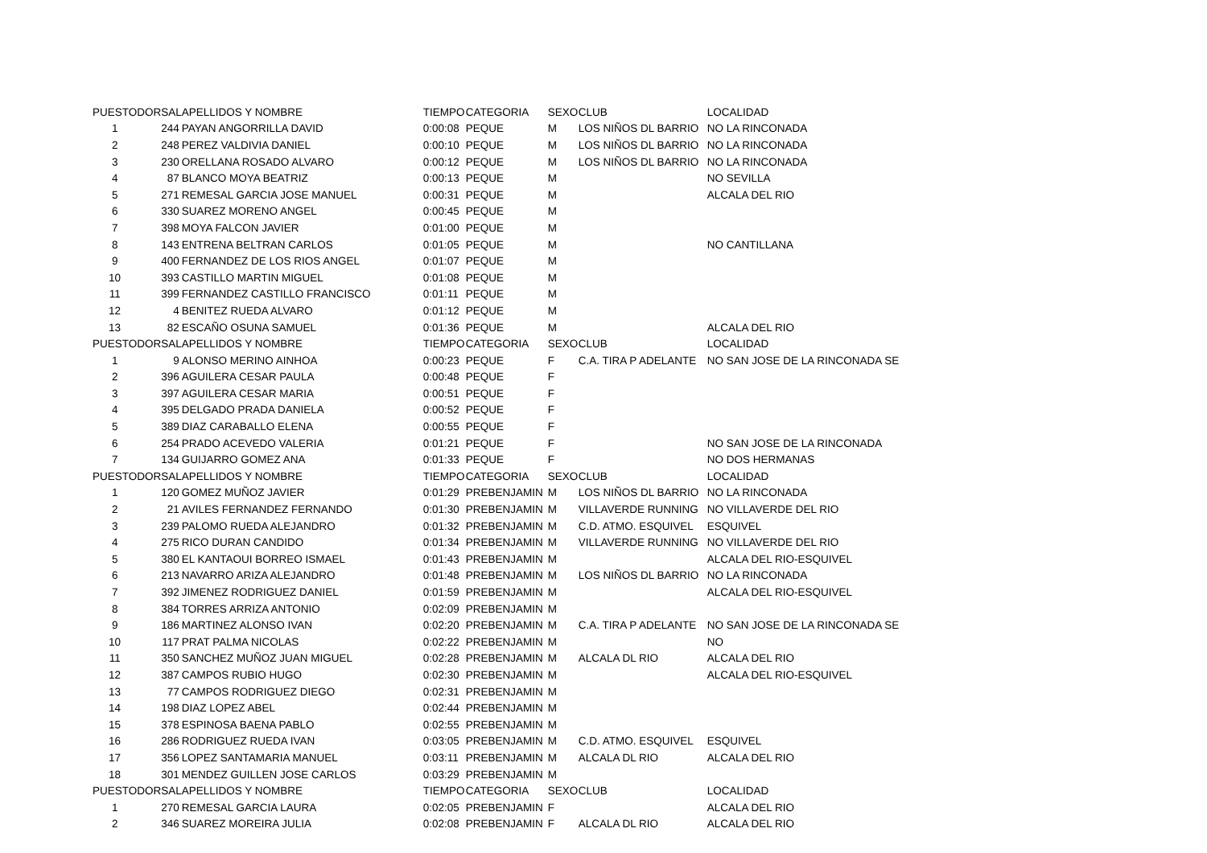| PUESTO | DORSAL | APELLIDOS Y NOMBRE | TIEMPO | CATEGORIA | SEXO | CLUB | LOCALIDAD |
| --- | --- | --- | --- | --- | --- | --- | --- |
| 1 | 244 | PAYAN ANGORRILLA DAVID | 0:00:08 | PEQUE | M | LOS NIÑOS DL BARRIO | NO LA RINCONADA |
| 2 | 248 | PEREZ VALDIVIA DANIEL | 0:00:10 | PEQUE | M | LOS NIÑOS DL BARRIO | NO LA RINCONADA |
| 3 | 230 | ORELLANA ROSADO ALVARO | 0:00:12 | PEQUE | M | LOS NIÑOS DL BARRIO | NO LA RINCONADA |
| 4 | 87 | BLANCO MOYA BEATRIZ | 0:00:13 | PEQUE | M | | NO SEVILLA |
| 5 | 271 | REMESAL GARCIA JOSE MANUEL | 0:00:31 | PEQUE | M | | ALCALA DEL RIO |
| 6 | 330 | SUAREZ MORENO ANGEL | 0:00:45 | PEQUE | M | | |
| 7 | 398 | MOYA FALCON JAVIER | 0:01:00 | PEQUE | M | | |
| 8 | 143 | ENTRENA BELTRAN CARLOS | 0:01:05 | PEQUE | M | | NO CANTILLANA |
| 9 | 400 | FERNANDEZ DE LOS RIOS ANGEL | 0:01:07 | PEQUE | M | | |
| 10 | 393 | CASTILLO MARTIN MIGUEL | 0:01:08 | PEQUE | M | | |
| 11 | 399 | FERNANDEZ CASTILLO FRANCISCO | 0:01:11 | PEQUE | M | | |
| 12 | 4 | BENITEZ RUEDA ALVARO | 0:01:12 | PEQUE | M | | |
| 13 | 82 | ESCAÑO OSUNA SAMUEL | 0:01:36 | PEQUE | M | | ALCALA DEL RIO |
| PUESTO | DORSAL | APELLIDOS Y NOMBRE | TIEMPO | CATEGORIA | SEXO | CLUB | LOCALIDAD |
| 1 | 9 | ALONSO MERINO AINHOA | 0:00:23 | PEQUE | F | C.A. TIRA P ADELANTE | NO SAN JOSE DE LA RINCONADA SE |
| 2 | 396 | AGUILERA CESAR PAULA | 0:00:48 | PEQUE | F | | |
| 3 | 397 | AGUILERA CESAR MARIA | 0:00:51 | PEQUE | F | | |
| 4 | 395 | DELGADO PRADA DANIELA | 0:00:52 | PEQUE | F | | |
| 5 | 389 | DIAZ CARABALLO ELENA | 0:00:55 | PEQUE | F | | |
| 6 | 254 | PRADO ACEVEDO VALERIA | 0:01:21 | PEQUE | F | | NO SAN JOSE DE LA RINCONADA |
| 7 | 134 | GUIJARRO GOMEZ ANA | 0:01:33 | PEQUE | F | | NO DOS HERMANAS |
| PUESTO | DORSAL | APELLIDOS Y NOMBRE | TIEMPO | CATEGORIA | SEXO | CLUB | LOCALIDAD |
| 1 | 120 | GOMEZ MUÑOZ JAVIER | 0:01:29 | PREBENJAMIN | M | LOS NIÑOS DL BARRIO | NO LA RINCONADA |
| 2 | 21 | AVILES FERNANDEZ FERNANDO | 0:01:30 | PREBENJAMIN | M | VILLAVERDE RUNNING | NO VILLAVERDE DEL RIO |
| 3 | 239 | PALOMO RUEDA ALEJANDRO | 0:01:32 | PREBENJAMIN | M | C.D. ATMO. ESQUIVEL | ESQUIVEL |
| 4 | 275 | RICO DURAN CANDIDO | 0:01:34 | PREBENJAMIN | M | VILLAVERDE RUNNING | NO VILLAVERDE DEL RIO |
| 5 | 380 | EL KANTAOUI BORREO ISMAEL | 0:01:43 | PREBENJAMIN | M | | ALCALA DEL RIO-ESQUIVEL |
| 6 | 213 | NAVARRO ARIZA ALEJANDRO | 0:01:48 | PREBENJAMIN | M | LOS NIÑOS DL BARRIO | NO LA RINCONADA |
| 7 | 392 | JIMENEZ RODRIGUEZ DANIEL | 0:01:59 | PREBENJAMIN | M | | ALCALA DEL RIO-ESQUIVEL |
| 8 | 384 | TORRES ARRIZA ANTONIO | 0:02:09 | PREBENJAMIN | M | | |
| 9 | 186 | MARTINEZ ALONSO IVAN | 0:02:20 | PREBENJAMIN | M | C.A. TIRA P ADELANTE | NO SAN JOSE DE LA RINCONADA SE |
| 10 | 117 | PRAT PALMA NICOLAS | 0:02:22 | PREBENJAMIN | M | | NO |
| 11 | 350 | SANCHEZ MUÑOZ JUAN MIGUEL | 0:02:28 | PREBENJAMIN | M | ALCALA DL RIO | ALCALA DEL RIO |
| 12 | 387 | CAMPOS RUBIO HUGO | 0:02:30 | PREBENJAMIN | M | | ALCALA DEL RIO-ESQUIVEL |
| 13 | 77 | CAMPOS RODRIGUEZ DIEGO | 0:02:31 | PREBENJAMIN | M | | |
| 14 | 198 | DIAZ LOPEZ ABEL | 0:02:44 | PREBENJAMIN | M | | |
| 15 | 378 | ESPINOSA BAENA PABLO | 0:02:55 | PREBENJAMIN | M | | |
| 16 | 286 | RODRIGUEZ RUEDA IVAN | 0:03:05 | PREBENJAMIN | M | C.D. ATMO. ESQUIVEL | ESQUIVEL |
| 17 | 356 | LOPEZ SANTAMARIA MANUEL | 0:03:11 | PREBENJAMIN | M | ALCALA DL RIO | ALCALA DEL RIO |
| 18 | 301 | MENDEZ GUILLEN JOSE CARLOS | 0:03:29 | PREBENJAMIN | M | | |
| PUESTO | DORSAL | APELLIDOS Y NOMBRE | TIEMPO | CATEGORIA | SEXO | CLUB | LOCALIDAD |
| 1 | 270 | REMESAL GARCIA LAURA | 0:02:05 | PREBENJAMIN | F | | ALCALA DEL RIO |
| 2 | 346 | SUAREZ MOREIRA JULIA | 0:02:08 | PREBENJAMIN | F | ALCALA DL RIO | ALCALA DEL RIO |